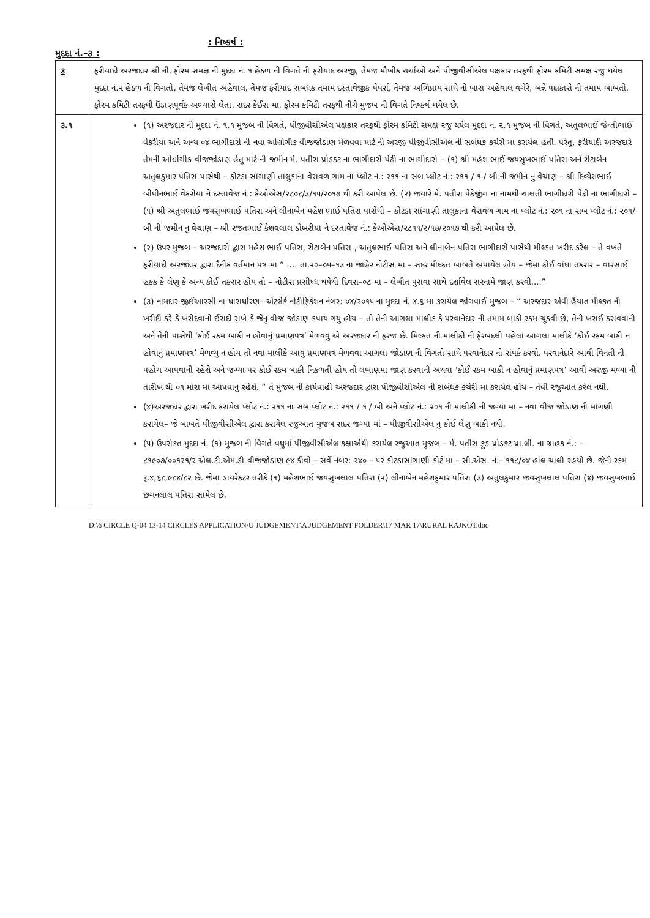મુદદા નં.–૩ :
: નિષ્કર્ષ :
| ૩ | ફરીયાદી અરજદાર શ્રી ની, ફોરમ સમક્ષ ની મુદદા નં. ૧ હેઠળ ની વિગતે ની ફરીયાદ અરજી, તેમજ મૌખીક ચર્ચાઓ અને પીજીવીસીએલ પક્ષકાર તરફથી ફોરમ કમિટી સમક્ષ રજુ થયેલ મુદદા નં.૨ હેઠળ ની વિગતો, તેમજ લેખીત અહેવાલ, તેમજ ફરીયાદ સબંધક તમામ દસ્તાવેજીક પેપર્સ, તેમજ અભિપ્રાય સાથે નો ખાસ અહેવાલ વગેરે, બન્ને પક્ષકારો ની તમામ બાબતો, ફોરમ કમિટી તરફથી ઉંડાણપૂર્વક અભ્યાસે લેતા, સદર કેઈસ મા, ફોરમ કમિટી તરફથી નીચે મુજબ ની વિગતે નિષ્કર્ષ થયેલ છે. |
| ૩.૧ | (૧) અરજદાર ની મુદદા નં. ૧.૧ મુજબ ની વિગતે, પીજીવીસીએલ પક્ષકાર તરફથી ફોરમ કમિટી સમક્ષ રજુ થયેલ મુદદા ન. ૨.૧ મુજબ ની વિગતે, અતુલભાઈ જેન્તીભાઈ વેકરીયા અને અન્ય ૦૪ ભાગીદારો ની નવા ઓર્દ્યોગીક વીજજોડાણ મેળવવા માટે ની અરજી પીજીવીસીએલ ની સબંધક કચેરી મા કરાયેલ હતી. પરંતુ, ફરીયાદી અરજદારે તેમની ઓર્દ્યોગીક વીજજોડાણ હેતુ માટે ની જમીન મે. પતીરા પ્રોડકટ ના ભાગીદારી પેઢી ના ભાગીદારો – (૧) શ્રી મહેશ ભાઈ જયસુખભાઈ પતિરા અને રીટાબેન અતુલકુમાર પતિરા પાસેથી – કોટડા સાંગાણી તાલુકાના વેરાવળ ગામ ના પ્લોટ નં.: ૨૧૧ ના સબ પ્લોટ નં.: ૨૧૧ / ૧ / બી ની જમીન નુ વેચાણ – શ્રી દિવ્યેશભાઈ બીપીનભાઈ વેકરીયા ને દસ્તાવેજ નં.: કેઓએસ/૨૮૦૮/૩/૧૫/૨૦૧૭ થી કરી આપેલ છે. (૨) જયારે મે. પતીરા પેકેજીંગ ના નામથી ચાલતી ભાગીદારી પેઢી ના ભાગીદારો – (૧) શ્રી અતુલભાઈ જયસુખભાઈ પતિરા અને લીનાબેન મહેશ ભાઈ પતિરા પાસેથી – કોટડા સાંગાણી તાલુકાના વેરાવળ ગામ ના પ્લોટ નં.: ૨૦૧ ના સબ પ્લોટ નં.: ૨૦૧/ બી ની જમીન નુ વેચાણ – શ્રી રજતભાઈ કેશવલાલ ડોબરીયા ને દસ્તાવેજ નં.: કેઓએસ/૨૮૧૧/૨/૧૭/૨૦૧૭ થી કરી આપેલ છે. (૨) ઉપર મુજબ – અરજદારો દ્વારા મહેશ ભાઈ પતિરા, રીટાબેન પતિરા , અતુલભાઈ પતિરા અને લીનાબેન પતિરા ભાગીદારો પાસેથી મીલ્કત ખરીદ કરેલ – તે વખતે ફરીયાદી અરજદાર દ્વારા દૈનીક વર્તમાન પત્ર મા “ .... તા.૨૦–૦૫–૧૩ ના જાહેર નોટીસ મા – સદર મીલ્કત બાબતે અપાયેલ હોય – જેમા કોઈ વાંધા તકરાર – વારસાઈ હકક કે લેણુ કે અન્ય કોઈ તકરાર હોય તો – નોટીસ પ્રસીધ્ધ થયેથી દિવસ–૦૮ મા – લેખીત પુરાવા સાથે દર્શાવેલ સરનામે જાણ કરવી....” (૩) નામદાર જીઈઆરસી ના ધારાધોરણ– એટલેકે નોટીફિકેશન નંબર: ૦૪/૨૦૧૫ ના મુદદા નં. ૪.૬ મા કરાયેલ જોગવાઈ મુજબ – “ અરજદાર એવી હૈયાત મીલ્કત ની ખરીદી કરે કે ખરીદવાનો ઈરાદો રાખે કે જેનુ વીજ જોડાણ કપાય ગયુ હોય – તો તેની આગલા માલીક કે પરવાનેદાર ની તમામ બાકી રકમ ચૂકવી છે, તેની ખરાઈ કરાવવાની અને તેની પાસેથી ‘કોઈ રકમ બાકી ન હોવાનું પ્રમાણપત્ર’ મેળવવું એ અરજદાર ની ફરજ છે. મિલ્કત ની માલીકી ની ફેરબદલી પહેલાં આગલા માલીકે ‘કોઈ રકમ બાકી ન હોવાનું પ્રમાણપત્ર’ મેળવ્યુ ન હોય તો નવા માલીકે આવુ પ્રમાણપત્ર મેળવવા આગલા જોડાણ ની વિગતો સાથે પરવાનેદાર નો સંપર્ક કરવો. પરવાનેદારે આવી વિનંતી ની પહોચ આપવાની રહેશે અને જગ્યા પર કોઈ રકમ બાકી નિકળતી હોય તો લખાણમા જાણ કરવાની અથવા ‘કોઈ રકમ બાકી ન હોવાનું પ્રમાણપત્ર’ આવી અરજી મળ્યા ની તારીખ થી ૦૧ માસ મા આપવાનુ રહેશે. ” તે મુજબ ની કાર્યવાહી અરજદાર દ્વારા પીજીવીસીએલ ની સબંધક કચેરી મા કરાયેલ હોય – તેવી રજુઆત કરેલ નથી. (૪)અરજદાર દ્વારા ખરીદ કરાયેલ પ્લોટ નં.: ૨૧૧ ના સબ પ્લોટ નં.: ૨૧૧ / ૧ / બી અને પ્લોટ નં.: ૨૦૧ ની માલીકી ની જગ્યા મા – નવા વીજ જોડાણ ની માંગણી કરાયેલ– જે બાબતે પીજીવીસીએલ દ્વારા કરાયેલ રજુઆત મુજબ સદર જગ્યા માં – પીજીવીસીએલ નુ કોઈ લેણુ બાકી નથી. (૫) ઉપરોકત મુદદા નં. (૧) મુજબ ની વિગતે વધુમાં પીજીવીસીએલ કક્ષાએથી કરાયેલ રજુઆત મુજબ – મે. પતીરા ફુડ પ્રોડકટ પ્રા.લી. ના ગ્રાહક નં.: – ૮૧૯૦૭/૦૦૧૨૧/૨ એલ.ટી.એમ.ડી વીજજોડાણ ૯૪ કીવો – સર્વે નંબર: ૨૪૦ – ૫૨ કોટડાસાંગાણી કોર્ટ મા – સી.એસ. નં.– ૧૧૮/૦૪ હાલ ચાલી રહયો છે. જેની રકમ રૂ.૪,૬૮,૯૮૪/૮૨ છે. જેમા ડાયરેકટર તરીકે (૧) મહેશભાઈ જયસુખલાલ પતિરા (૨) લીનાબેન મહેશકુમાર પતિરા (૩) અતુલકુમાર જયસુખલાલ પતિરા (૪) જયસુખભાઈ છગનલાલ પતિરા સામેલ છે. |
D:\6 CIRCLE Q-04 13-14 CIRCLES APPLICATION\U JUDGEMENT\A JUDGEMENT FOLDER\17 MAR 17\RURAL RAJKOT.doc